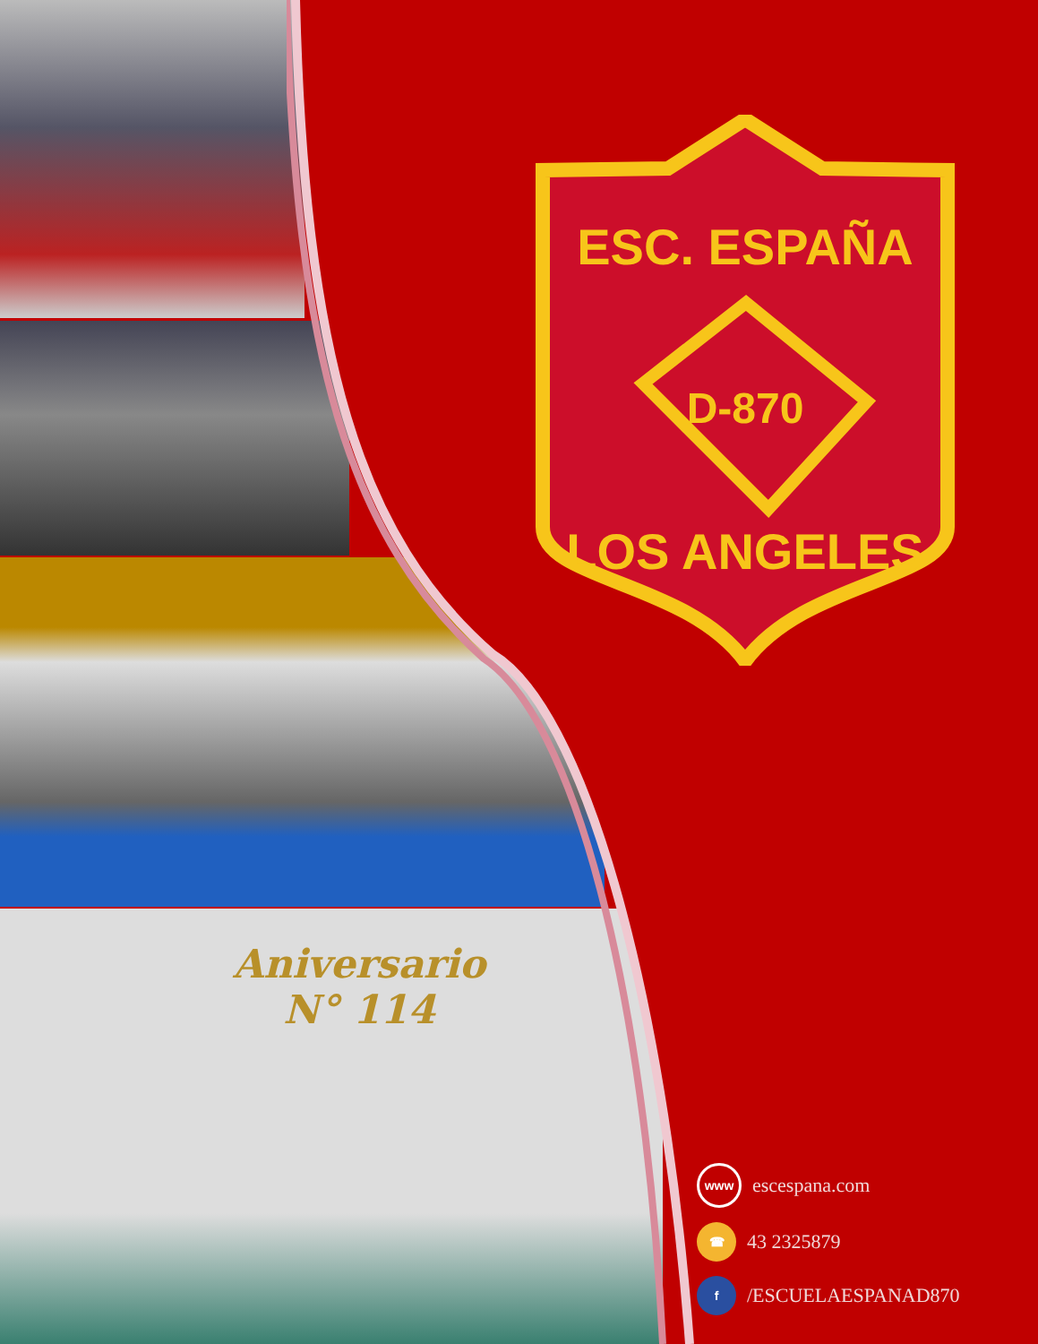Aniversario
N° 114
ESC. ESPAÑA
D-870
LOS ANGELES
www escespana.com
☎ 43 2325879
f /ESCUELAESPANAD870